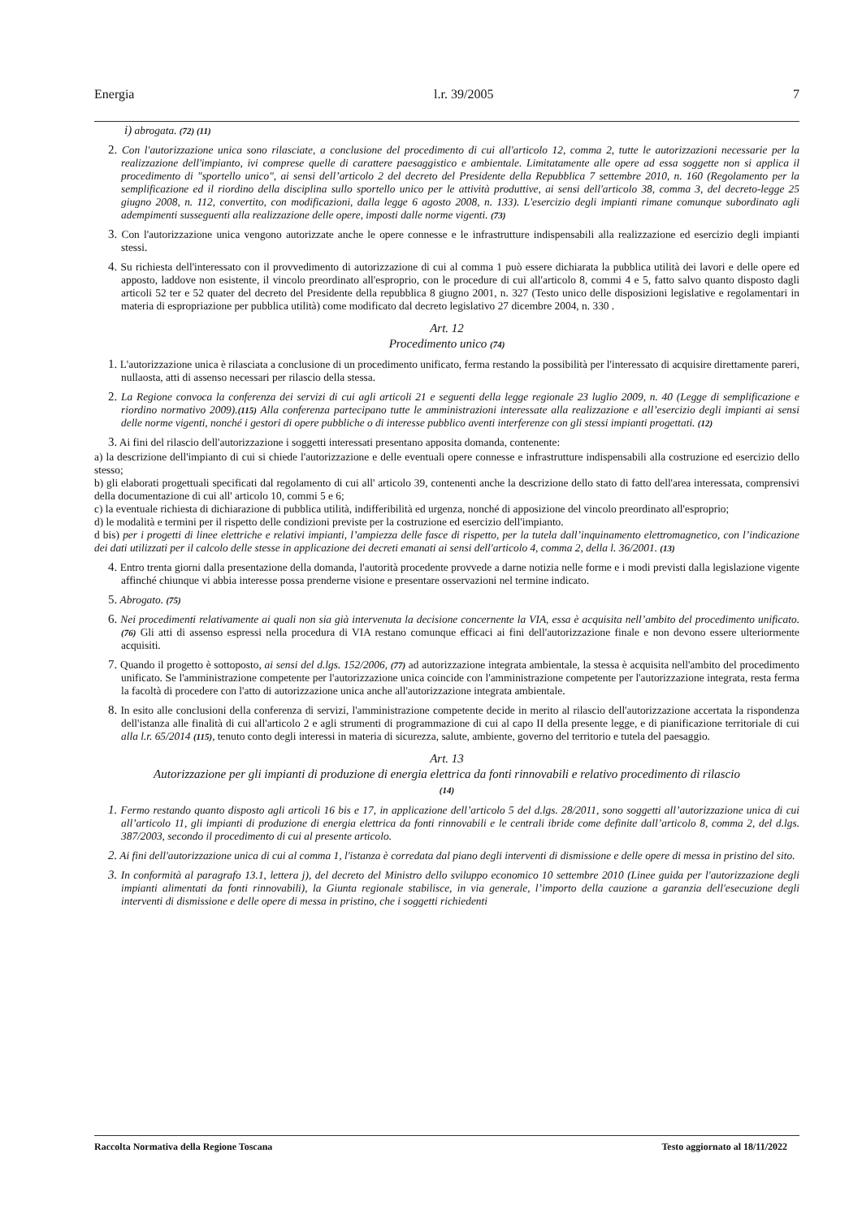Energia l.r. 39/2005 7
i) abrogata. (72) (11)
2. Con l'autorizzazione unica sono rilasciate, a conclusione del procedimento di cui all'articolo 12, comma 2, tutte le autorizzazioni necessarie per la realizzazione dell'impianto, ivi comprese quelle di carattere paesaggistico e ambientale. Limitatamente alle opere ad essa soggette non si applica il procedimento di "sportello unico", ai sensi dell’articolo 2 del decreto del Presidente della Repubblica 7 settembre 2010, n. 160 (Regolamento per la semplificazione ed il riordino della disciplina sullo sportello unico per le attività produttive, ai sensi dell'articolo 38, comma 3, del decreto-legge 25 giugno 2008, n. 112, convertito, con modificazioni, dalla legge 6 agosto 2008, n. 133). L'esercizio degli impianti rimane comunque subordinato agli adempimenti susseguenti alla realizzazione delle opere, imposti dalle norme vigenti. (73)
3. Con l'autorizzazione unica vengono autorizzate anche le opere connesse e le infrastrutture indispensabili alla realizzazione ed esercizio degli impianti stessi.
4. Su richiesta dell'interessato con il provvedimento di autorizzazione di cui al comma 1 può essere dichiarata la pubblica utilità dei lavori e delle opere ed apposto, laddove non esistente, il vincolo preordinato all'esproprio, con le procedure di cui all'articolo 8, commi 4 e 5, fatto salvo quanto disposto dagli articoli 52 ter e 52 quater del decreto del Presidente della repubblica 8 giugno 2001, n. 327 (Testo unico delle disposizioni legislative e regolamentari in materia di espropriazione per pubblica utilità) come modificato dal decreto legislativo 27 dicembre 2004, n. 330 .
Art. 12
Procedimento unico (74)
1. L'autorizzazione unica è rilasciata a conclusione di un procedimento unificato, ferma restando la possibilità per l'interessato di acquisire direttamente pareri, nullaosta, atti di assenso necessari per rilascio della stessa.
2. La Regione convoca la conferenza dei servizi di cui agli articoli 21 e seguenti della legge regionale 23 luglio 2009, n. 40 (Legge di semplificazione e riordino normativo 2009).(115) Alla conferenza partecipano tutte le amministrazioni interessate alla realizzazione e all’esercizio degli impianti ai sensi delle norme vigenti, nonché i gestori di opere pubbliche o di interesse pubblico aventi interferenze con gli stessi impianti progettati. (12)
3. Ai fini del rilascio dell'autorizzazione i soggetti interessati presentano apposita domanda, contenente:
a) la descrizione dell'impianto di cui si chiede l'autorizzazione e delle eventuali opere connesse e infrastrutture indispensabili alla costruzione ed esercizio dello stesso;
b) gli elaborati progettuali specificati dal regolamento di cui all' articolo 39, contenenti anche la descrizione dello stato di fatto dell'area interessata, comprensivi della documentazione di cui all' articolo 10, commi 5 e 6;
c) la eventuale richiesta di dichiarazione di pubblica utilità, indifferibilità ed urgenza, nonché di apposizione del vincolo preordinato all'esproprio;
d) le modalità e termini per il rispetto delle condizioni previste per la costruzione ed esercizio dell'impianto.
d bis) per i progetti di linee elettriche e relativi impianti, l’ampiezza delle fasce di rispetto, per la tutela dall’inquinamento elettromagnetico, con l’indicazione dei dati utilizzati per il calcolo delle stesse in applicazione dei decreti emanati ai sensi dell'articolo 4, comma 2, della l. 36/2001. (13)
4. Entro trenta giorni dalla presentazione della domanda, l'autorità procedente provvede a darne notizia nelle forme e i modi previsti dalla legislazione vigente affinché chiunque vi abbia interesse possa prenderne visione e presentare osservazioni nel termine indicato.
5. Abrogato. (75)
6. Nei procedimenti relativamente ai quali non sia già intervenuta la decisione concernente la VIA, essa è acquisita nell’ambito del procedimento unificato. (76) Gli atti di assenso espressi nella procedura di VIA restano comunque efficaci ai fini dell'autorizzazione finale e non devono essere ulteriormente acquisiti.
7. Quando il progetto è sottoposto, ai sensi del d.lgs. 152/2006, (77) ad autorizzazione integrata ambientale, la stessa è acquisita nell'ambito del procedimento unificato. Se l'amministrazione competente per l'autorizzazione unica coincide con l'amministrazione competente per l'autorizzazione integrata, resta ferma la facoltà di procedere con l'atto di autorizzazione unica anche all'autorizzazione integrata ambientale.
8. In esito alle conclusioni della conferenza di servizi, l'amministrazione competente decide in merito al rilascio dell'autorizzazione accertata la rispondenza dell'istanza alle finalità di cui all'articolo 2 e agli strumenti di programmazione di cui al capo II della presente legge, e di pianificazione territoriale di cui alla l.r. 65/2014 (115), tenuto conto degli interessi in materia di sicurezza, salute, ambiente, governo del territorio e tutela del paesaggio.
Art. 13
Autorizzazione per gli impianti di produzione di energia elettrica da fonti rinnovabili e relativo procedimento di rilascio
(14)
1. Fermo restando quanto disposto agli articoli 16 bis e 17, in applicazione dell’articolo 5 del d.lgs. 28/2011, sono soggetti all’autorizzazione unica di cui all’articolo 11, gli impianti di produzione di energia elettrica da fonti rinnovabili e le centrali ibride come definite dall’articolo 8, comma 2, del d.lgs. 387/2003, secondo il procedimento di cui al presente articolo.
2. Ai fini dell'autorizzazione unica di cui al comma 1, l'istanza è corredata dal piano degli interventi di dismissione e delle opere di messa in pristino del sito.
3. In conformità al paragrafo 13.1, lettera j), del decreto del Ministro dello sviluppo economico 10 settembre 2010 (Linee guida per l'autorizzazione degli impianti alimentati da fonti rinnovabili), la Giunta regionale stabilisce, in via generale, l’importo della cauzione a garanzia dell'esecuzione degli interventi di dismissione e delle opere di messa in pristino, che i soggetti richiedenti
Raccolta Normativa della Regione Toscana Testo aggiornato al 18/11/2022